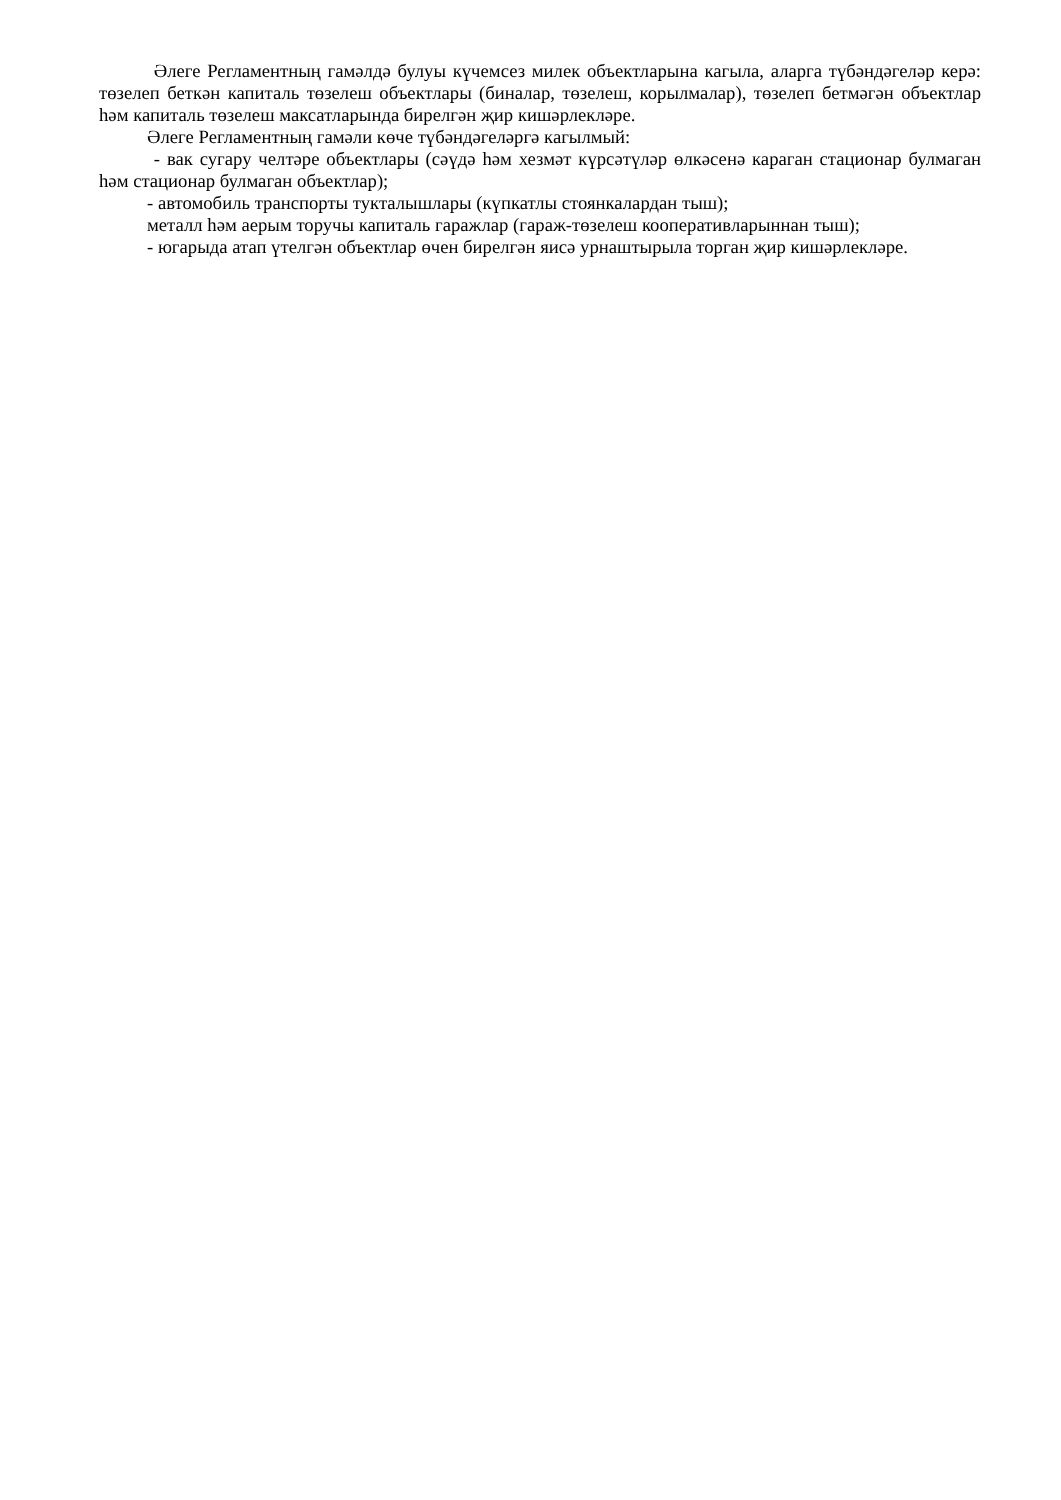Әлеге Регламентның гамәлдә булуы күчемсез милек объектларына кагыла, аларга түбәндәгеләр керә: төзелеп беткән капиталь төзелеш объектлары (биналар, төзелеш, корылмалар), төзелеп бетмәгән объектлар һәм капиталь төзелеш максатларында бирелгән җир кишәрлекләре.
Әлеге Регламентның гамәли көче түбәндәгеләргә кагылмый:
- вак сугару челтәре объектлары (сәүдә һәм хезмәт күрсәтүләр өлкәсенә караган стационар булмаган һәм стационар булмаган объектлар);
- автомобиль транспорты тукталышлары (күпкатлы стоянкалардан тыш);
металл һәм аерым торучы капиталь гаражлар (гараж-төзелеш кооперативларыннан тыш);
- югарыда атап үтелгән объектлар өчен бирелгән яисә урнаштырыла торган җир кишәрлекләре.